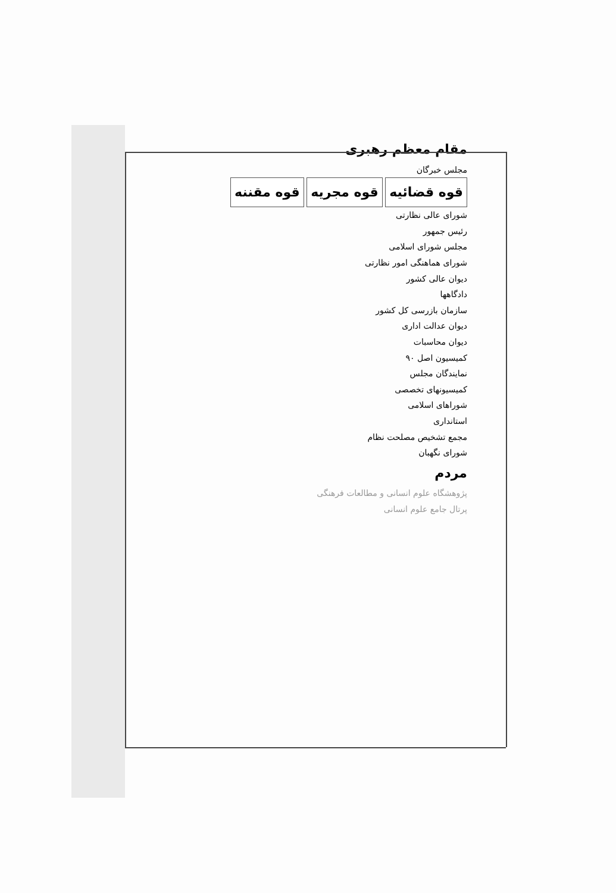مقام معظم رهبری
مجلس خبرگان
قوه قضائیه قوه مجریه قوه مقننه
شورای عالی نظارتی
رئیس جمهور
مجلس شورای اسلامی
شورای هماهنگی امور نظارتی
دیوان عالی کشور
دادگاهها
سازمان بازرسی کل کشور
دیوان عدالت اداری
دیوان محاسبات
کمیسیون اصل ۹۰
نمایندگان مجلس
کمیسیونهای تخصصی
شوراهای اسلامی
استانداری
مجمع تشخیص مصلحت نظام
شورای نگهبان
مردم
پژوهشگاه علوم انسانی و مطالعات فرهنگی
پرتال جامع علوم انسانی